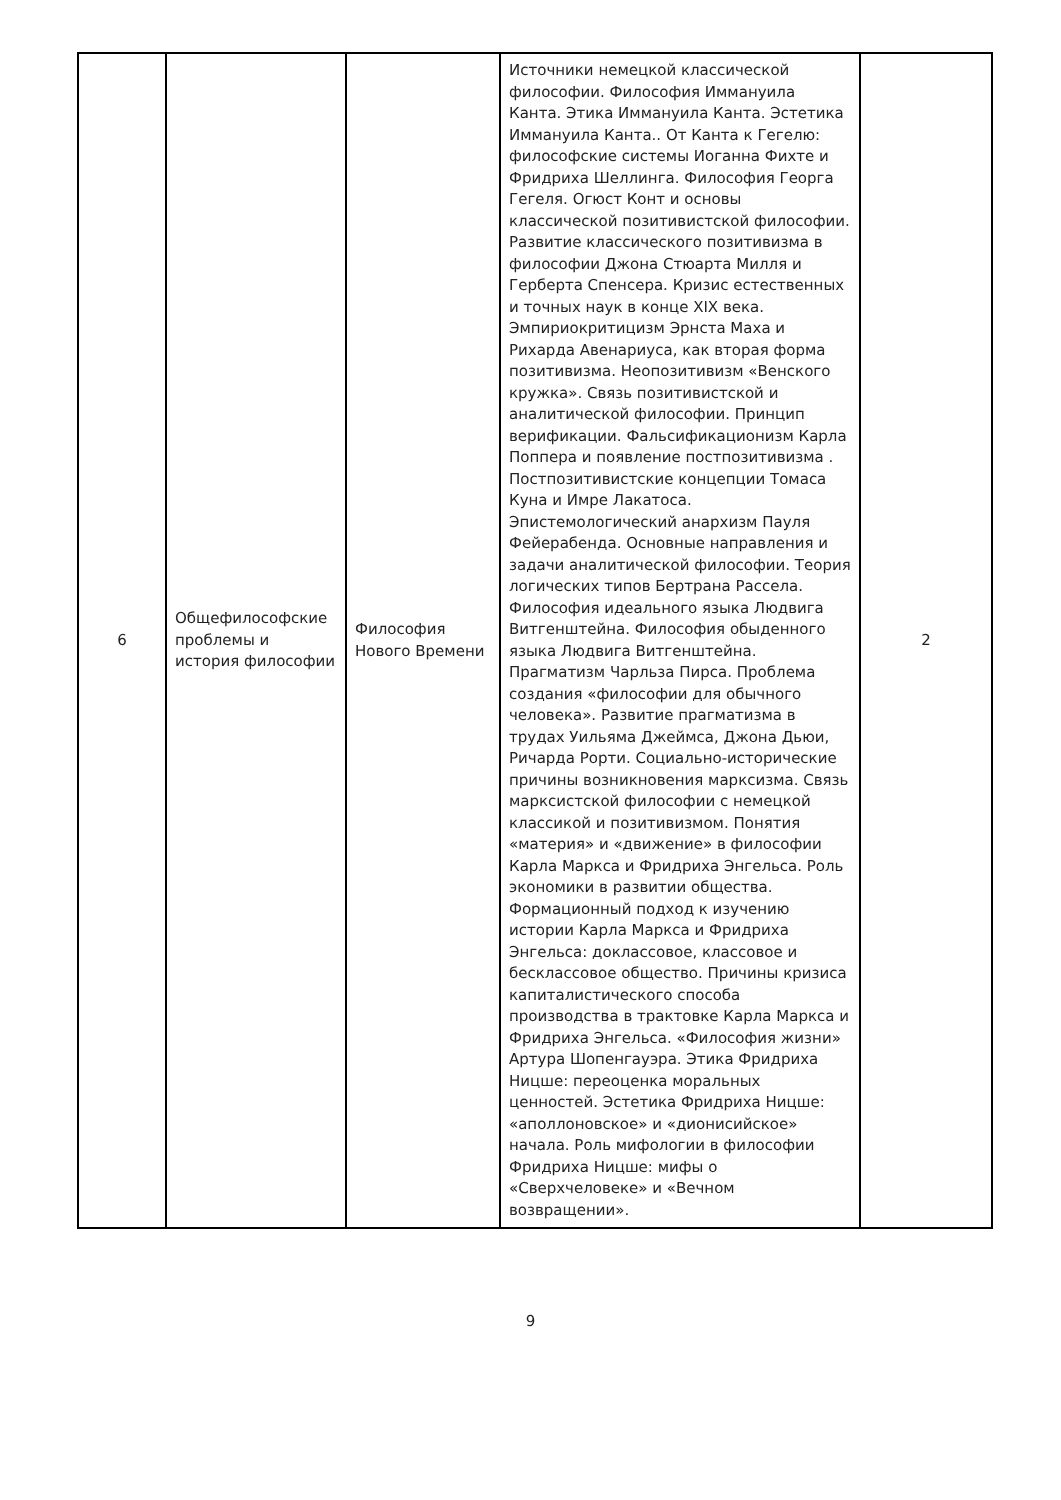| 6 | Общефилософские проблемы и история философии | Философия Нового Времени | Источники немецкой классической философии. Философия Иммануила Канта. Этика Иммануила Канта. Эстетика Иммануила Канта.. От Канта к Гегелю: философские системы Иоганна Фихте и Фридриха Шеллинга. Философия Георга Гегеля. Огюст Конт и основы классической позитивистской философии. Развитие классического позитивизма в философии Джона Стюарта Милля и Герберта Спенсера. Кризис естественных и точных наук в конце XIX века. Эмпириокритицизм Эрнста Маха и Рихарда Авенариуса, как вторая форма позитивизма. Неопозитивизм «Венского кружка». Связь позитивистской и аналитической философии. Принцип верификации. Фальсификационизм Карла Поппера и появление постпозитивизма . Постпозитивистские концепции Томаса Куна и Имре Лакатоса. Эпистемологический анархизм Пауля Фейерабенда. Основные направления и задачи аналитической философии. Теория логических типов Бертрана Рассела. Философия идеального языка Людвига Витгенштейна. Философия обыденного языка Людвига Витгенштейна. Прагматизм Чарльза Пирса. Проблема создания «философии для обычного человека». Развитие прагматизма в трудах Уильяма Джеймса, Джона Дьюи, Ричарда Рорти. Социально-исторические причины возникновения марксизма. Связь марксистской философии с немецкой классикой и позитивизмом. Понятия «материя» и «движение» в философии Карла Маркса и Фридриха Энгельса. Роль экономики в развитии общества. Формационный подход к изучению истории Карла Маркса и Фридриха Энгельса: доклассовое, классовое и бесклассовое общество. Причины кризиса капиталистического способа производства в трактовке Карла Маркса и Фридриха Энгельса. «Философия жизни» Артура Шопенгауэра. Этика Фридриха Ницше: переоценка моральных ценностей. Эстетика Фридриха Ницше: «аполлоновское» и «дионисийское» начала. Роль мифологии в философии Фридриха Ницше: мифы о «Сверхчеловеке» и «Вечном возвращении». | 2 |
9